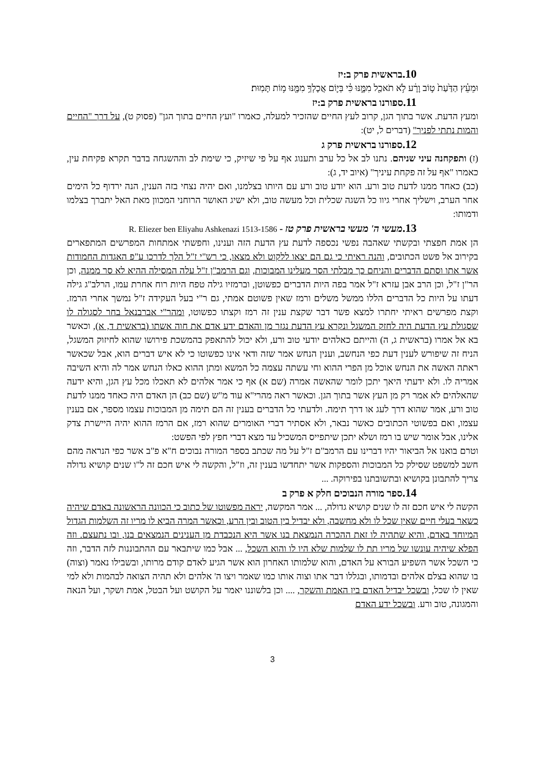10. בראשית פרק ב:יז
וּמֵעֵ֗ץ הַדַּ֙עַת֙ ט֣וֹב וָרָ֔ע לֹ֥א תֹאכַ֖ל מִמֶּ֑נּוּ כִּ֗י בְּי֛וֹם אֲכָלְךָ֥ מִמֶּ֖נּוּ מ֥וֹת תָּמֽוּת׃
11. ספורנו בראשית פרק ב:יז
ומעץ הדעת. אשר בתוך הגן, קרוב לעץ החיים שהזכיר למעלה, כאמרו "ועץ החיים בתוך הגן" (פסוק ט), על דרך "החיים והמות נתתי לפניך" (דברים ל, יט):
12. ספורנו בראשית פרק ג
(ז) ותפקחנה עיני שניהם. נתנו לב אל כל ערב ותענוג אף על פי שיזיק, כי שימת לב וההשגחה בדבר תקרא פקיחת עין, כאמרו "אף על זה פקחת עיניך" (איוב יד, ג):
(כב) כאחד ממנו לדעת טוב ורע. הוא יודע טוב ורע עם היותו בצלמנו, ואם יהיה נצחי בזה הענין, הנה ירדוף כל הימים אחר הערב, וישליך אחרי גיוו כל השגה שכלית וכל מעשה טוב, ולא ישיג האושר הרוחני המכוון מאת האל יתברך בצלמו ודמותו:
13. מעשי ה' מעשי בראשית פרק טז - R. Eliezer ben Eliyahu Ashkenazi 1513-1586
הן אמת חפצתי ובקשתי שאהבה נפשי נכספה לדעת עץ הדעת הזה וענינו, וחפשתי אמתחות המפרשים המתפארים בקירוב אל פשט הכתובים, והנה ראיתי כי גם הם יצאו ללקוט ולא מצאו, כי רש"י ז"ל הלך לדרכו ע"פ האגדות החמודות אשר אתו וסתם הדברים והניחם כך מבלתי הסר מעלינו המבוכות, וגם הרמב"ן ז"ל עלה המסילה ההיא לא סר ממנה, וכן הר"ן ז"ל, וכן הרב אבן עזרא ז"ל אמר בפה היות הדברים כפשוטן, וברמזיו גילה טפח היות רוח אחרת עמו, הרלב"ג גילה דעתו על היות כל הדברים הללו ממשל משלים ורמז שאין פשוטם אמתי, גם ר"י בעל העקידה ז"ל נמשך אחרי הרמז. וקצת מפרשים ראיתי יחתרו למצא פשר דבר שקצת ענין זה רמז וקצתו כפשוטו, ומהר"י אברבנאל בחר לסגולה לו שסגולת עץ הדעת היה לחזק המשגל ונקרא עץ הדעת נגזר מן והאדם ידע אדם את חוה אשתו (בראשית ד, א), וכאשר בא אל אמרו (בראשית ג, ה) והייתם כאלהים יודעי טוב ורע, ולא יכול להתאפק בהמשכת פירושו שהוא לחיזוק המשגל, הניח זה שיפורש לענין דעת כפי הנחשב, וענין הנחש אמר שזה ודאי אינו כפשוטו כי לא איש דברים הוא, אבל שכאשר ראתה האשה את הנחש אוכל מן הפרי ההוא וחי עשתה עצמה כל המשא ומתן ההוא כאלו הנחש אמר לה והיא השיבה אמריה לו. ולא ידעתי היאך יתכן לומר שהאשה אמרה (שם א) אף כי אמר אלהים לא תאכלו מכל עץ הגן, והיא ידעה שהאלהים לא אמר רק מן העץ אשר בתוך הגן. וכאשר ראה מהרי"א עוד מ"ש (שם כב) הן האדם היה כאחד ממנו לדעת טוב ורע, אמר שהוא דרך לעג או דרך תימה. ולדעתי כל הדברים בענין זה הם תימה מן המבוכות עצמו מספר, אם בענין עצמו, ואם בפשוטי הכתובים כאשר נבאר, ולא אסתיר דברי האומרים שהוא רמז, אם הרמז ההוא יהיה היישרת צדק אלינו, אבל אומר שיש בו רמז ושלא יתכן שיתפייס המשכיל עד מצא דברי חפץ לפי הפשט:
וטרם בואנו אל הביאור יהיו דברינו עם הרמב"ם ז"ל על מה שכתב בספר המורה נבוכים ח"א פ"ב אשר כפי הנראה מהם חשב למשפט שסילק כל המבוכות והספקות אשר יתחדשו בענין זה, וז"ל, והקשה לי איש חכם זה ל"ו שנים קושיא גדולה צריך להתבונן בקושיא ובתשובתנו בפירוקה. ...
14. ספר מורה הנבוכים חלק א פרק ב
הקשה לי איש חכם זה לו שנים קושיא גדולה, ... אמר המקשה, יראה מפשוטו של כתוב כי הכוונה הראשונה באדם שיהיה כשאר בעלי חיים שאין שכל לו ולא מחשבה, ולא יבדיל בין הטוב ובין הרע, וכאשר המרה הביא לו מריו זה השלמות הגדול המיוחד באדם, והיא שתהיה לו זאת ההכרה הנמצאת בנו אשר היא הנכבדת מן הענינים הנמצאים בנו, ובו נתעצם. וזה הפלא שיהיה עונשו של מריו תת לו שלמות שלא היו לו והוא השכל, ... אבל כמו שיתבאר עם ההתבוננות לזה הדבר, וזה כי השכל אשר השפיע הבורא על האדם, והוא שלמותו האחרון הוא אשר הגיע לאדם קודם מרותו, ובשבילו נאמר (וצוה) בו שהוא בצלם אלהים ובדמותו, ובגללו דבר אתו וצוה אותו כמו שאמר ויצו ה' אלהים ולא תהיה הצואה לבהמות ולא למי שאין לו שכל, ובשכל יבדיל האדם בין האמת והשקר, .... וכן בלשוננו יאמר על הקושט ועל הבטל, אמת ושקר, ועל הנאה והמגונה, טוב ורע. ובשכל ידע האדם
3